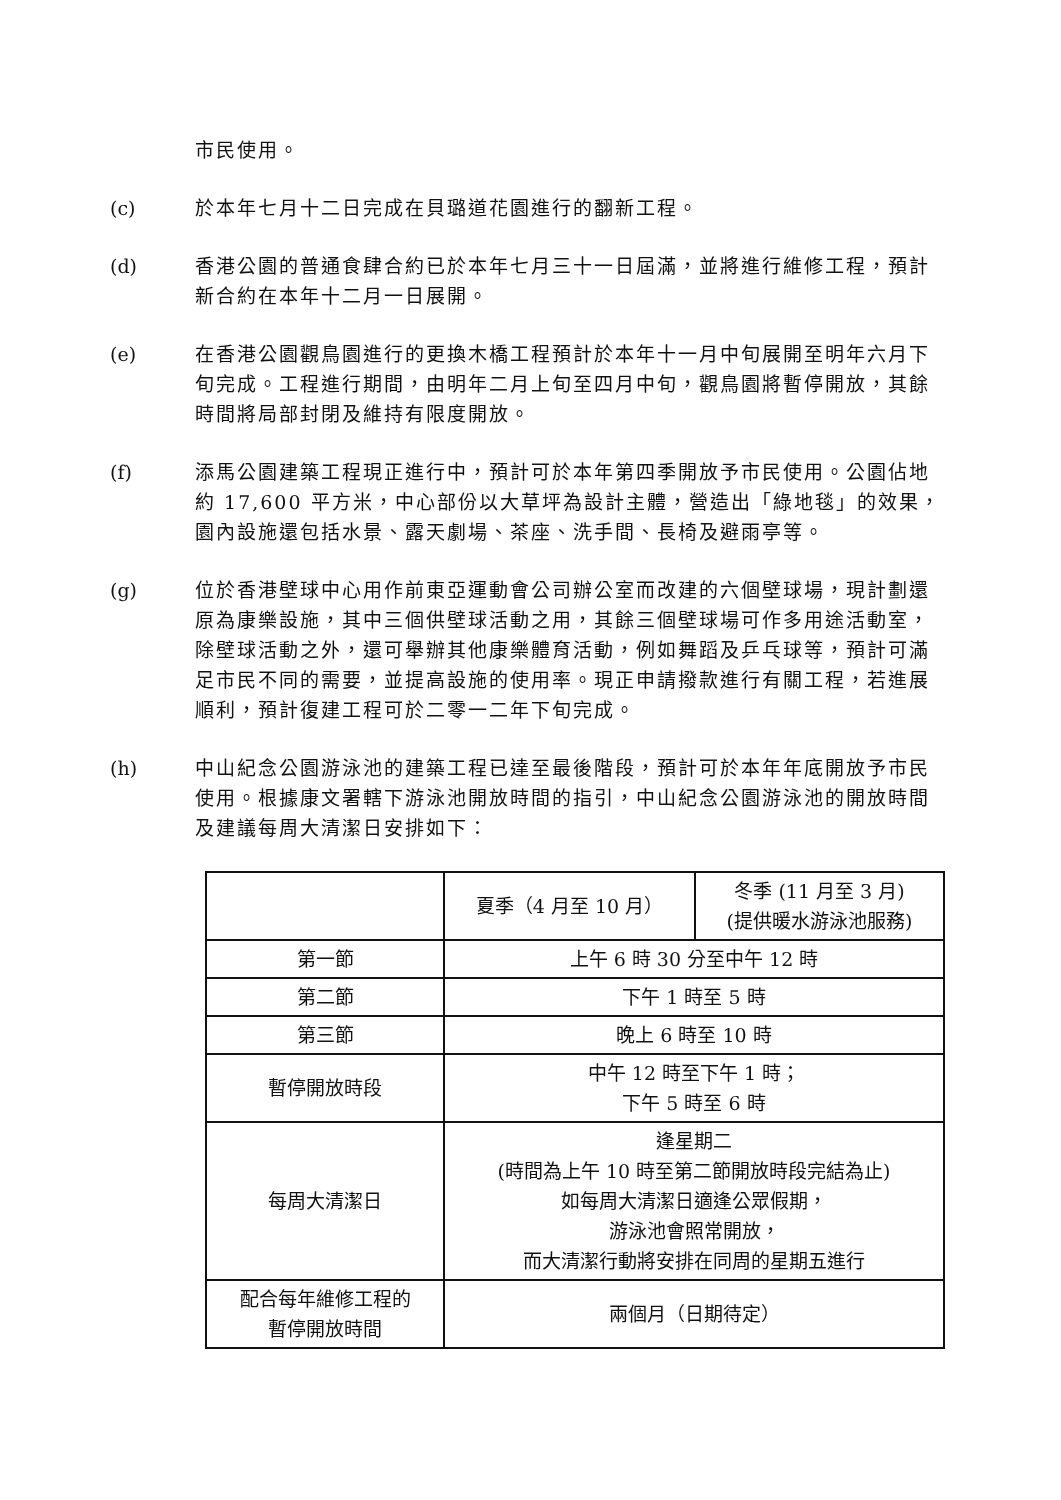市民使用。
(c) 於本年七月十二日完成在貝璐道花園進行的翻新工程。
(d) 香港公園的普通食肆合約已於本年七月三十一日屆滿，並將進行維修工程，預計新合約在本年十二月一日展開。
(e) 在香港公園觀鳥園進行的更換木橋工程預計於本年十一月中旬展開至明年六月下旬完成。工程進行期間，由明年二月上旬至四月中旬，觀鳥園將暫停開放，其餘時間將局部封閉及維持有限度開放。
(f) 添馬公園建築工程現正進行中，預計可於本年第四季開放予市民使用。公園佔地約 17,600 平方米，中心部份以大草坪為設計主體，營造出「綠地毯」的效果，園內設施還包括水景、露天劇場、茶座、洗手間、長椅及避雨亭等。
(g) 位於香港壁球中心用作前東亞運動會公司辦公室而改建的六個壁球場，現計劃還原為康樂設施，其中三個供壁球活動之用，其餘三個壁球場可作多用途活動室，除壁球活動之外，還可舉辦其他康樂體育活動，例如舞蹈及乒乓球等，預計可滿足市民不同的需要，並提高設施的使用率。現正申請撥款進行有關工程，若進展順利，預計復建工程可於二零一二年下旬完成。
(h) 中山紀念公園游泳池的建築工程已達至最後階段，預計可於本年年底開放予市民使用。根據康文署轄下游泳池開放時間的指引，中山紀念公園游泳池的開放時間及建議每周大清潔日安排如下：
| | 夏季（4 月至 10 月） | 冬季 (11 月至 3 月) (提供暖水游泳池服務) |
| 第一節 | 上午 6 時 30 分至中午 12 時 | |
| 第二節 | 下午 1 時至 5 時 | |
| 第三節 | 晚上 6 時至 10 時 | |
| 暫停開放時段 | 中午 12 時至下午 1 時； 下午 5 時至 6 時 | |
| 每周大清潔日 | 逢星期二 (時間為上午 10 時至第二節開放時段完結為止) 如每周大清潔日適逢公眾假期， 游泳池會照常開放， 而大清潔行動將安排在同周的星期五進行 | |
| 配合每年維修工程的 暫停開放時間 | 兩個月（日期待定） | |